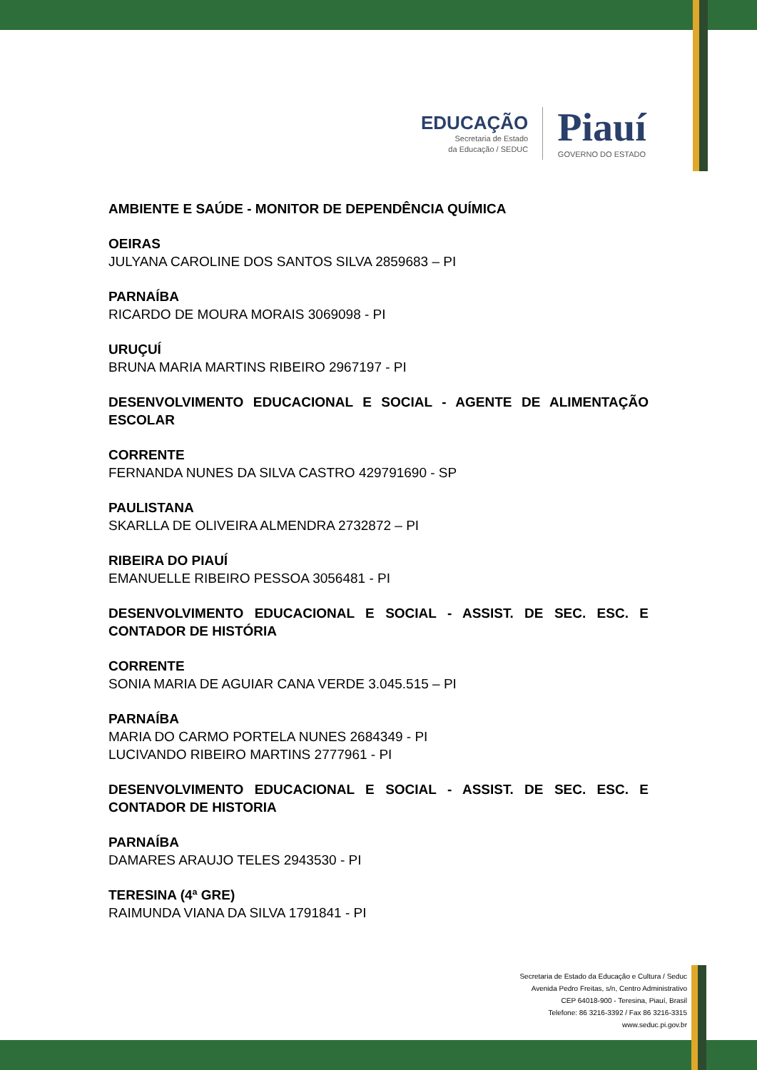EDUCAÇÃO
Secretaria de Estado
da Educação / SEDUC
Piauí
GOVERNO DO ESTADO
AMBIENTE E SAÚDE - MONITOR DE DEPENDÊNCIA QUÍMICA
OEIRAS
JULYANA CAROLINE DOS SANTOS SILVA 2859683 – PI
PARNAÍBA
RICARDO DE MOURA MORAIS 3069098 - PI
URUÇUÍ
BRUNA MARIA MARTINS RIBEIRO 2967197 - PI
DESENVOLVIMENTO EDUCACIONAL E SOCIAL - AGENTE DE ALIMENTAÇÃO ESCOLAR
CORRENTE
FERNANDA NUNES DA SILVA CASTRO 429791690 - SP
PAULISTANA
SKARLLA DE OLIVEIRA ALMENDRA 2732872 – PI
RIBEIRA DO PIAUÍ
EMANUELLE RIBEIRO PESSOA 3056481 - PI
DESENVOLVIMENTO EDUCACIONAL E SOCIAL - ASSIST. DE SEC. ESC. E CONTADOR DE HISTÓRIA
CORRENTE
SONIA MARIA DE AGUIAR CANA VERDE 3.045.515 – PI
PARNAÍBA
MARIA DO CARMO PORTELA NUNES 2684349 - PI
LUCIVANDO RIBEIRO MARTINS 2777961 - PI
DESENVOLVIMENTO EDUCACIONAL E SOCIAL - ASSIST. DE SEC. ESC. E CONTADOR DE HISTORIA
PARNAÍBA
DAMARES ARAUJO TELES 2943530 - PI
TERESINA (4ª GRE)
RAIMUNDA VIANA DA SILVA 1791841 - PI
Secretaria de Estado da Educação e Cultura / Seduc
Avenida Pedro Freitas, s/n, Centro Administrativo
CEP 64018-900 - Teresina, Piauí, Brasil
Telefone: 86 3216-3392 / Fax 86 3216-3315
www.seduc.pi.gov.br